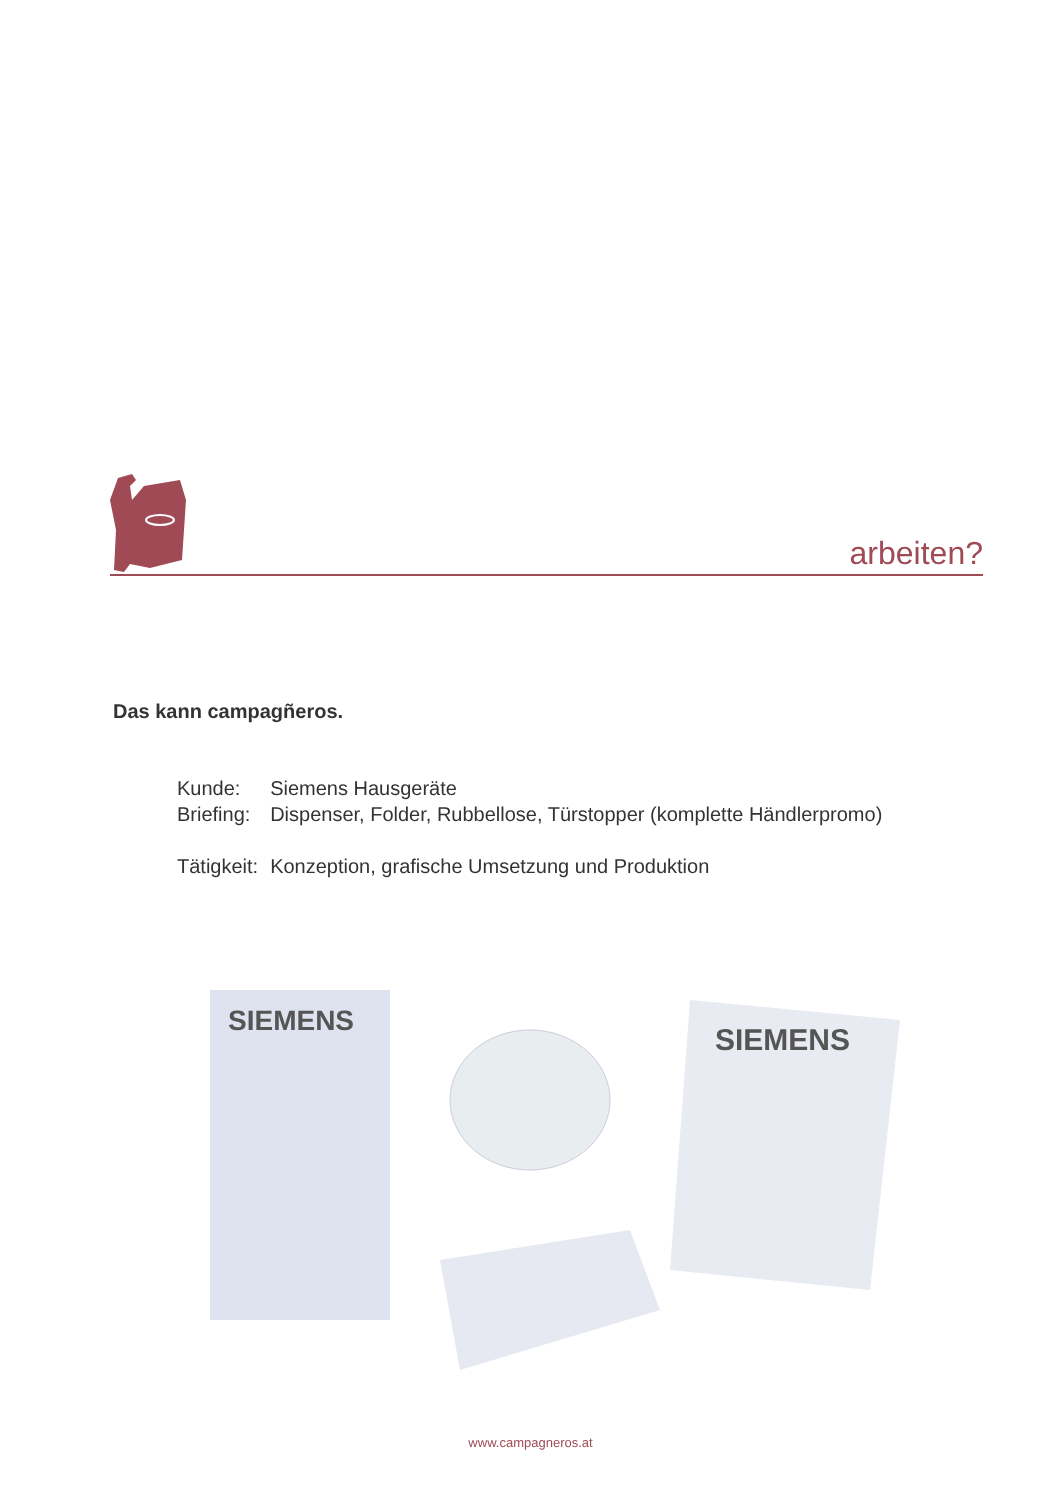arbeiten?
Das kann campagñeros.
| Kunde: | Siemens Hausgeräte |
| Briefing: | Dispenser, Folder, Rubbellose, Türstopper (komplette Händlerpromo) |
| Tätigkeit: | Konzeption, grafische Umsetzung und Produktion |
SIEMENS
SIEMENS
www.campagneros.at